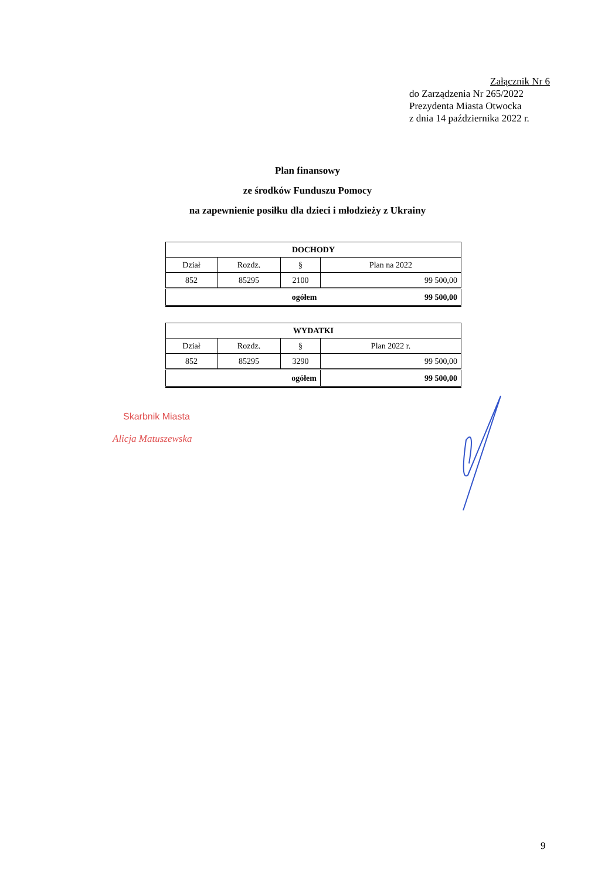Załącznik Nr 6
do Zarządzenia Nr 265/2022
Prezydenta Miasta Otwocka
z dnia 14 października 2022 r.
Plan finansowy
ze środków Funduszu Pomocy
na zapewnienie posiłku dla dzieci i młodzieży z Ukrainy
| DOCHODY | | | |
| --- | --- | --- | --- |
| Dział | Rozdz. | § | Plan na 2022 |
| 852 | 85295 | 2100 | 99 500,00 |
| ogółem | | | 99 500,00 |
| WYDATKI | | | |
| --- | --- | --- | --- |
| Dział | Rozdz. | § | Plan 2022 r. |
| 852 | 85295 | 3290 | 99 500,00 |
| ogółem | | | 99 500,00 |
Skarbnik Miasta
Alicja Matuszewska
9